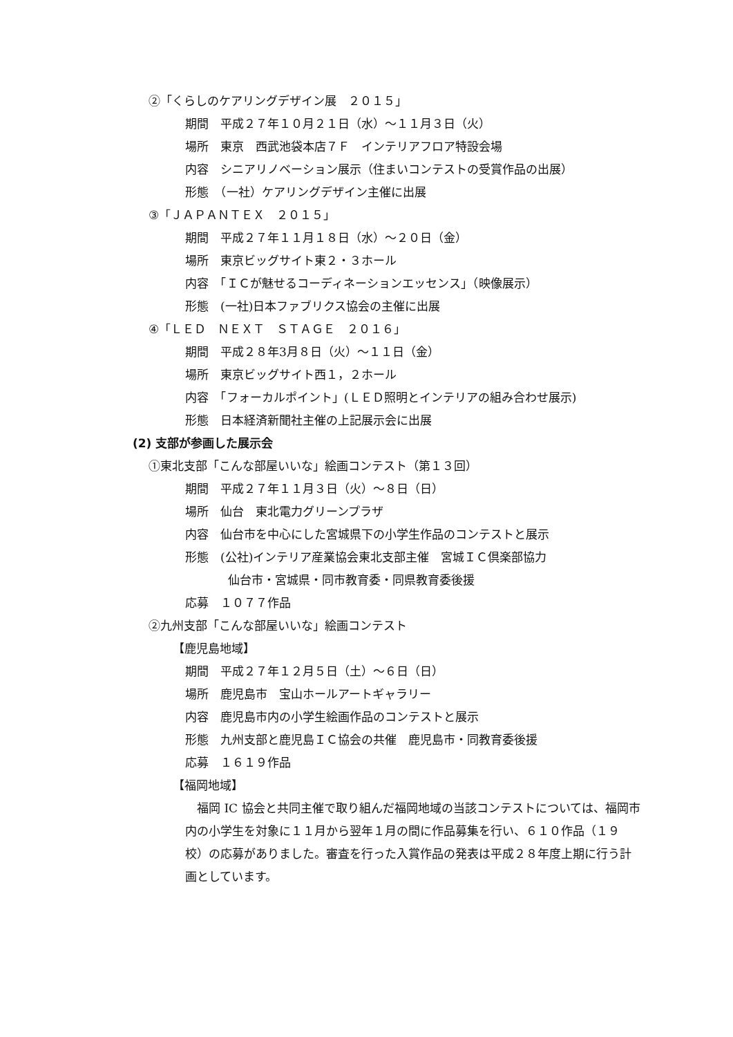②「くらしのケアリングデザイン展　２０１５」
期間　平成２７年１０月２１日（水）～１１月３日（火）
場所　東京　西武池袋本店７Ｆ　インテリアフロア特設会場
内容　シニアリノベーション展示（住まいコンテストの受賞作品の出展）
形態　（一社）ケアリングデザイン主催に出展
③「ＪＡＰＡＮＴＥＸ　２０１５」
期間　平成２７年１１月１８日（水）～２０日（金）
場所　東京ビッグサイト東２・３ホール
内容　「ＩＣが魅せるコーディネーションエッセンス」（映像展示）
形態　(一社)日本ファブリクス協会の主催に出展
④「ＬＥＤ　ＮＥＸＴ　ＳＴＡＧＥ　２０１６」
期間　平成２８年3月８日（火）～１１日（金）
場所　東京ビッグサイト西１，２ホール
内容　「フォーカルポイント」(ＬＥＤ照明とインテリアの組み合わせ展示)
形態　日本経済新聞社主催の上記展示会に出展
(2) 支部が参画した展示会
①東北支部「こんな部屋いいな」絵画コンテスト（第１３回）
期間　平成２７年１１月３日（火）～８日（日）
場所　仙台　東北電力グリーンプラザ
内容　仙台市を中心にした宮城県下の小学生作品のコンテストと展示
形態　(公社)インテリア産業協会東北支部主催　宮城ＩＣ倶楽部協力
仙台市・宮城県・同市教育委・同県教育委後援
応募　１０７７作品
②九州支部「こんな部屋いいな」絵画コンテスト
【鹿児島地域】
期間　平成２７年１２月５日（土）～６日（日）
場所　鹿児島市　宝山ホールアートギャラリー
内容　鹿児島市内の小学生絵画作品のコンテストと展示
形態　九州支部と鹿児島ＩＣ協会の共催　鹿児島市・同教育委後援
応募　１６１９作品
【福岡地域】
福岡 IC 協会と共同主催で取り組んだ福岡地域の当該コンテストについては、福岡市内の小学生を対象に１１月から翌年１月の間に作品募集を行い、６１０作品（１９校）の応募がありました。審査を行った入賞作品の発表は平成２８年度上期に行う計画としています。